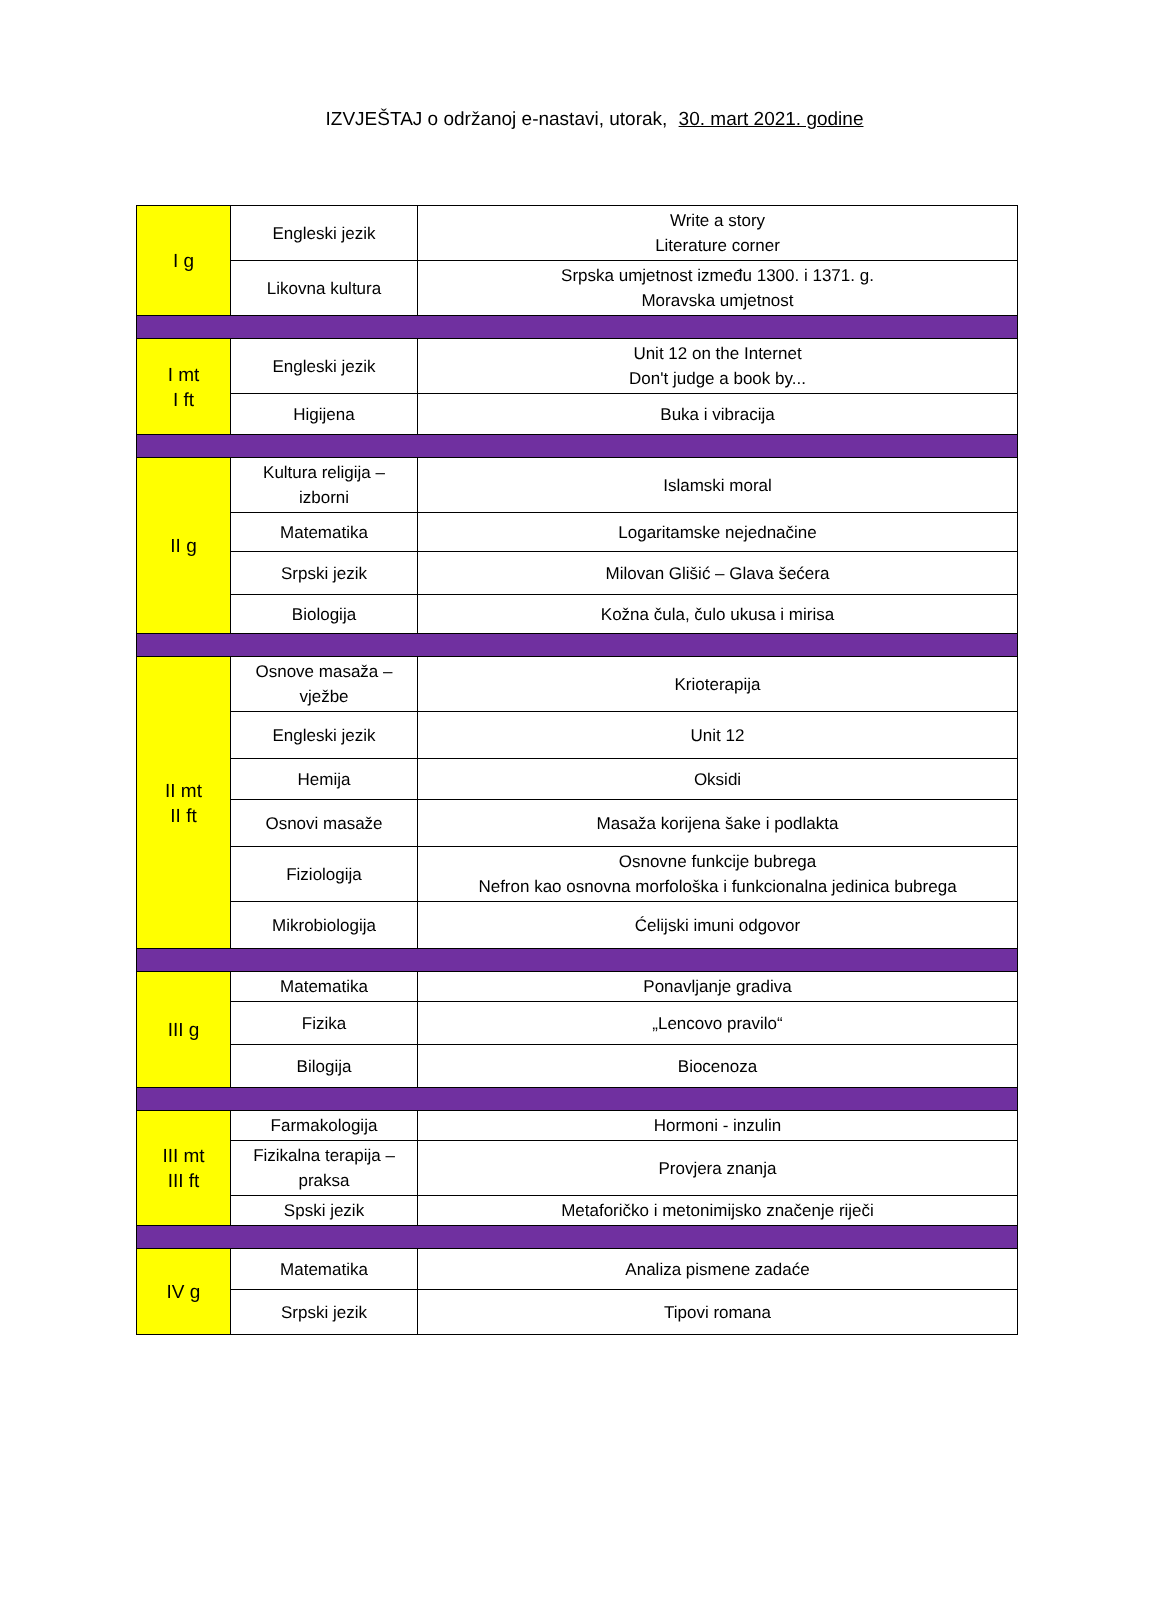IZVJEŠTAJ o održanoj e-nastavi, utorak, 30. mart 2021. godine
| I g | Engleski jezik | Write a story Literature corner |
| | Likovna kultura | Srpska umjetnost između 1300. i 1371. g. Moravska umjetnost |
| I mt I ft | Engleski jezik | Unit 12 on the Internet Don't judge a book by... |
| | Higijena | Buka i vibracija |
| II g | Kultura religija – izborni | Islamski moral |
| | Matematika | Logaritamske nejednačine |
| | Srpski jezik | Milovan Glišić – Glava šećera |
| | Biologija | Kožna čula, čulo ukusa i mirisa |
| II mt II ft | Osnove masaža – vježbe | Krioterapija |
| | Engleski jezik | Unit 12 |
| | Hemija | Oksidi |
| | Osnovi masaže | Masaža korijena šake i podlakta |
| | Fiziologija | Osnovne funkcije bubrega Nefron kao osnovna morfološka i funkcionalna jedinica bubrega |
| | Mikrobiologija | Ćelijski imuni odgovor |
| III g | Matematika | Ponavljanje gradiva |
| | Fizika | „Lencovo pravilo“ |
| | Bilogija | Biocenoza |
| III mt III ft | Farmakologija | Hormoni - inzulin |
| | Fizikalna terapija – praksa | Provjera znanja |
| | Spski jezik | Metaforičko i metonimijsko značenje riječi |
| IV g | Matematika | Analiza pismene zadaće |
| | Srpski jezik | Tipovi romana |